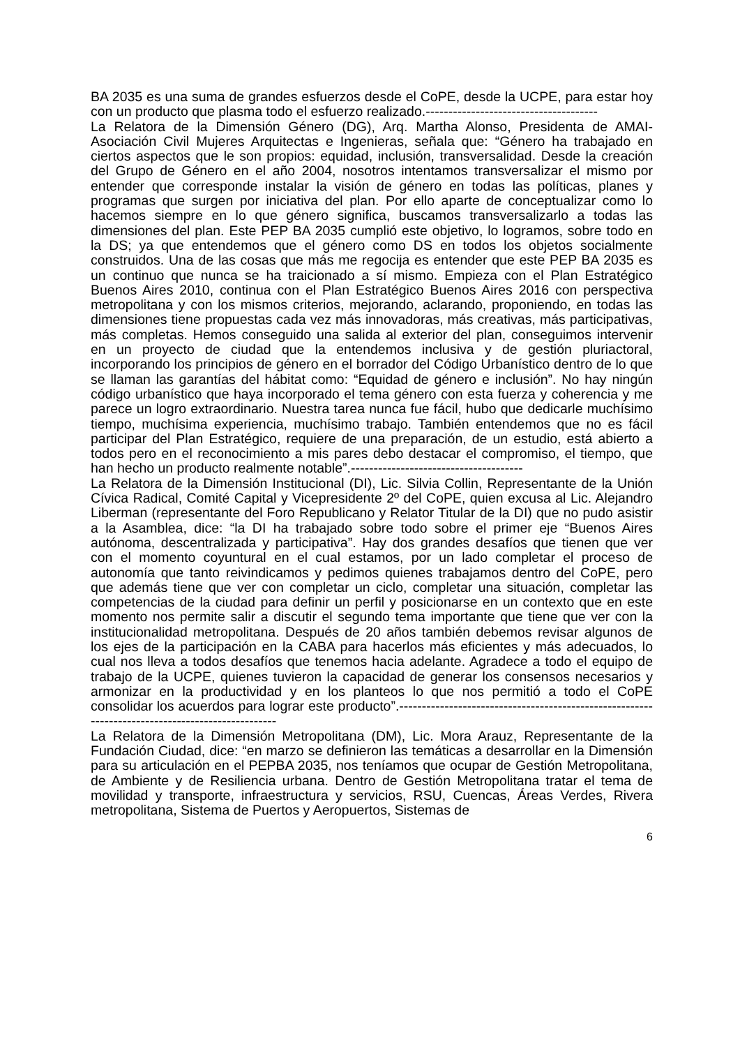BA 2035 es una suma de grandes esfuerzos desde el CoPE, desde la UCPE, para estar hoy con un producto que plasma todo el esfuerzo realizado.--------------------------------------
La Relatora de la Dimensión Género (DG), Arq. Martha Alonso, Presidenta de AMAI-Asociación Civil Mujeres Arquitectas e Ingenieras, señala que: “Género ha trabajado en ciertos aspectos que le son propios: equidad, inclusión, transversalidad. Desde la creación del Grupo de Género en el año 2004, nosotros intentamos transversalizar el mismo por entender que corresponde instalar la visión de género en todas las políticas, planes y programas que surgen por iniciativa del plan. Por ello aparte de conceptualizar como lo hacemos siempre en lo que género significa, buscamos transversalizarlo a todas las dimensiones del plan. Este PEP BA 2035 cumplió este objetivo, lo logramos, sobre todo en la DS; ya que entendemos que el género como DS en todos los objetos socialmente construidos. Una de las cosas que más me regocija es entender que este PEP BA 2035 es un continuo que nunca se ha traicionado a sí mismo. Empieza con el Plan Estratégico Buenos Aires 2010, continua con el Plan Estratégico Buenos Aires 2016 con perspectiva metropolitana y con los mismos criterios, mejorando, aclarando, proponiendo, en todas las dimensiones tiene propuestas cada vez más innovadoras, más creativas, más participativas, más completas. Hemos conseguido una salida al exterior del plan, conseguimos intervenir en un proyecto de ciudad que la entendemos inclusiva y de gestión pluriactoral, incorporando los principios de género en el borrador del Código Urbanístico dentro de lo que se llaman las garantías del hábitat como: “Equidad de género e inclusión”. No hay ningún código urbanístico que haya incorporado el tema género con esta fuerza y coherencia y me parece un logro extraordinario. Nuestra tarea nunca fue fácil, hubo que dedicarle muchísimo tiempo, muchísima experiencia, muchísimo trabajo. También entendemos que no es fácil participar del Plan Estratégico, requiere de una preparación, de un estudio, está abierto a todos pero en el reconocimiento a mis pares debo destacar el compromiso, el tiempo, que han hecho un producto realmente notable”.--------------------------------------
La Relatora de la Dimensión Institucional (DI), Lic. Silvia Collin, Representante de la Unión Cívica Radical, Comité Capital y Vicepresidente 2º del CoPE, quien excusa al Lic. Alejandro Liberman (representante del Foro Republicano y Relator Titular de la DI) que no pudo asistir a la Asamblea, dice: “la DI ha trabajado sobre todo sobre el primer eje “Buenos Aires autónoma, descentralizada y participativa”. Hay dos grandes desafíos que tienen que ver con el momento coyuntural en el cual estamos, por un lado completar el proceso de autonomía que tanto reivindicamos y pedimos quienes trabajamos dentro del CoPE, pero que además tiene que ver con completar un ciclo, completar una situación, completar las competencias de la ciudad para definir un perfil y posicionarse en un contexto que en este momento nos permite salir a discutir el segundo tema importante que tiene que ver con la institucionalidad metropolitana. Después de 20 años también debemos revisar algunos de los ejes de la participación en la CABA para hacerlos más eficientes y más adecuados, lo cual nos lleva a todos desafíos que tenemos hacia adelante. Agradece a todo el equipo de trabajo de la UCPE, quienes tuvieron la capacidad de generar los consensos necesarios y armonizar en la productividad y en los planteos lo que nos permitió a todo el CoPE consolidar los acuerdos para lograr este producto”.-------------------------------------------------------------------------------------------------
La Relatora de la Dimensión Metropolitana (DM), Lic. Mora Arauz, Representante de la Fundación Ciudad, dice: “en marzo se definieron las temáticas a desarrollar en la Dimensión para su articulación en el PEPBA 2035, nos teníamos que ocupar de Gestión Metropolitana, de Ambiente y de Resiliencia urbana. Dentro de Gestión Metropolitana tratar el tema de movilidad y transporte, infraestructura y servicios, RSU, Cuencas, Áreas Verdes, Rivera metropolitana, Sistema de Puertos y Aeropuertos, Sistemas de
6